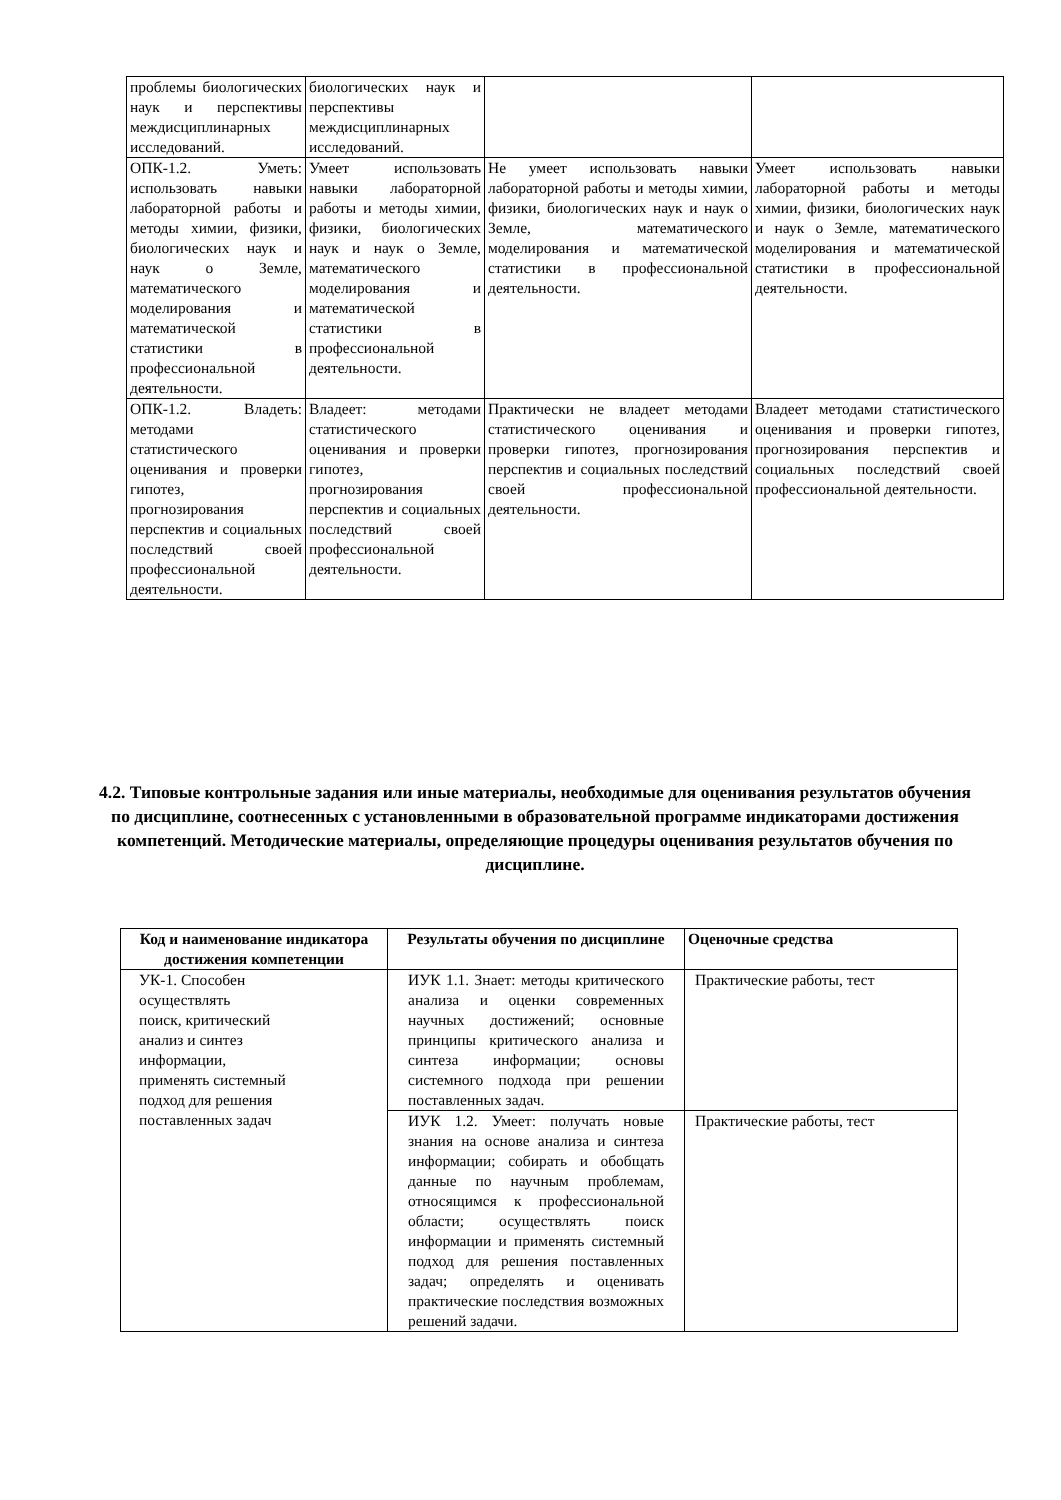| проблемы биологических наук и перспективы междисциплинарных исследований. | биологических наук и перспективы междисциплинарных исследований. | | |
| ОПК-1.2. Уметь: использовать навыки лабораторной работы и методы химии, физики, биологических наук и наук о Земле, математического моделирования и математической статистики в профессиональной деятельности. | Умеет использовать навыки лабораторной работы и методы химии, физики, биологических наук и наук о Земле, математического моделирования и математической статистики в профессиональной деятельности. | Не умеет использовать навыки лабораторной работы и методы химии, физики, биологических наук и наук о Земле, математического моделирования и математической статистики в профессиональной деятельности. | Умеет использовать навыки лабораторной работы и методы химии, физики, биологических наук и наук о Земле, математического моделирования и математической статистики в профессиональной деятельности. |
| ОПК-1.2. Владеть: методами статистического оценивания и проверки гипотез, прогнозирования перспектив и социальных последствий своей профессиональной деятельности. | Владеет: методами статистического оценивания и проверки гипотез, прогнозирования перспектив и социальных последствий своей профессиональной деятельности. | Практически не владеет методами статистического оценивания и проверки гипотез, прогнозирования перспектив и социальных последствий своей профессиональной деятельности. | Владеет методами статистического оценивания и проверки гипотез, прогнозирования перспектив и социальных последствий своей профессиональной деятельности. |
4.2. Типовые контрольные задания или иные материалы, необходимые для оценивания результатов обучения по дисциплине, соотнесенных с установленными в образовательной программе индикаторами достижения компетенций. Методические материалы, определяющие процедуры оценивания результатов обучения по дисциплине.
| Код и наименование индикатора достижения компетенции | Результаты обучения по дисциплине | Оценочные средства |
| --- | --- | --- |
| УК-1. Способен осуществлять поиск, критический анализ и синтез информации, применять системный подход для решения поставленных задач | ИУК 1.1. Знает: методы критического анализа и оценки современных научных достижений; основные принципы критического анализа и синтеза информации; основы системного подхода при решении поставленных задач. | Практические работы, тест |
| | ИУК 1.2. Умеет: получать новые знания на основе анализа и синтеза информации; собирать и обобщать данные по научным проблемам, относящимся к профессиональной области; осуществлять поиск информации и применять системный подход для решения поставленных задач; определять и оценивать практические последствия возможных решений задачи. | Практические работы, тест |